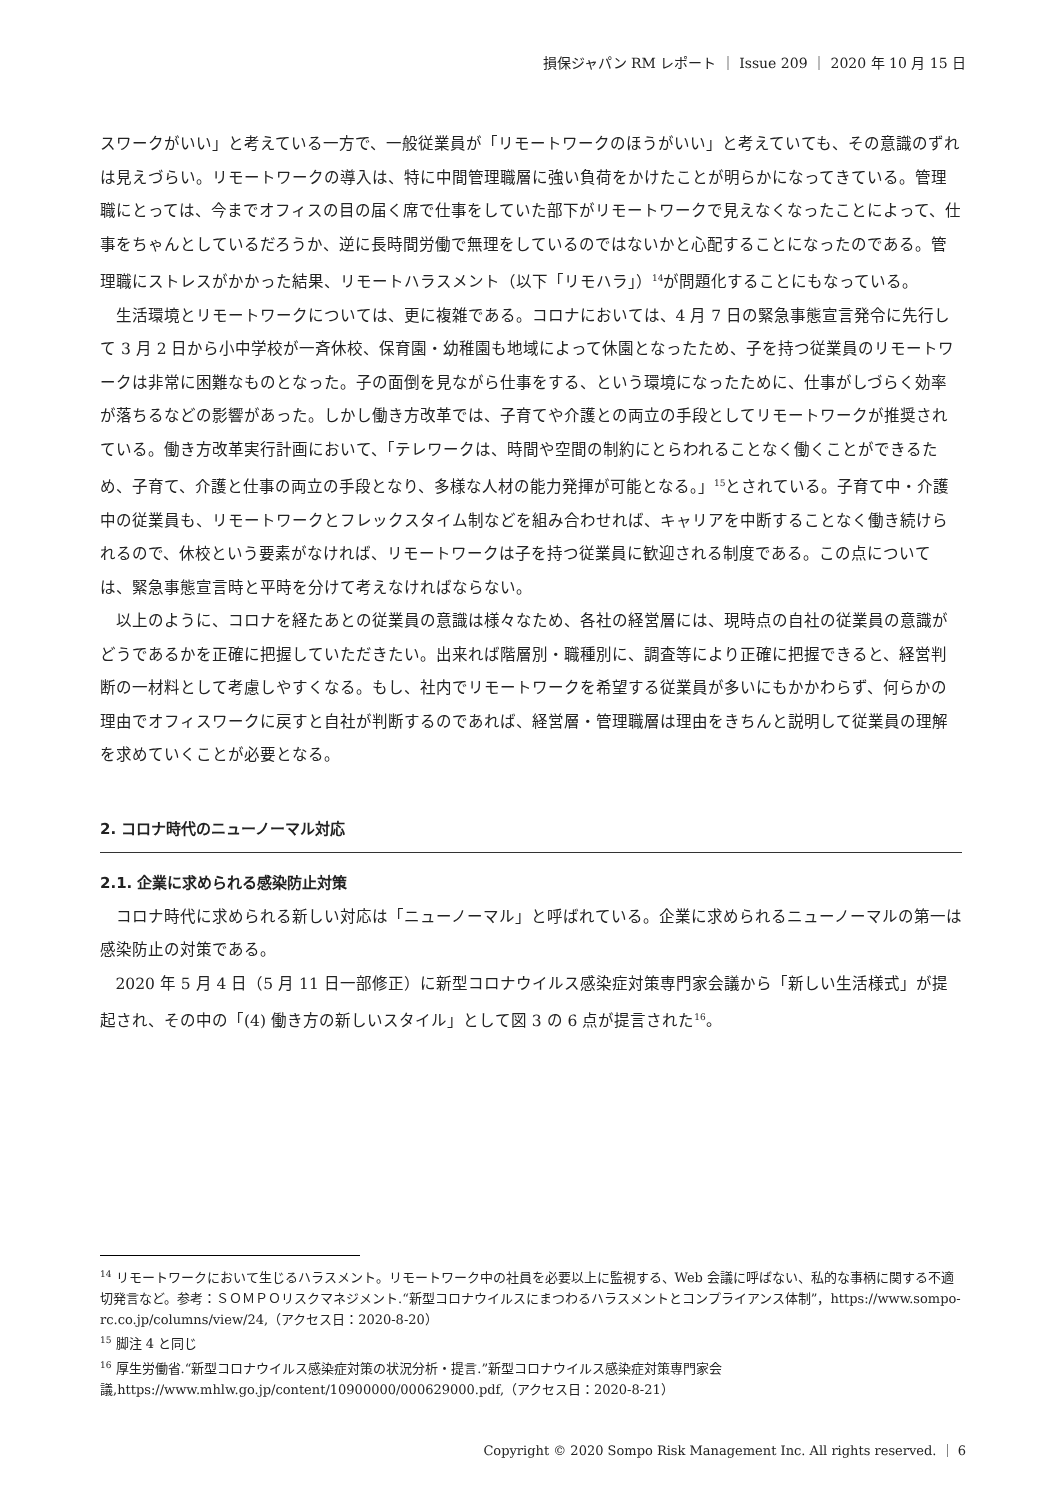損保ジャパン RM レポート ｜ Issue 209 ｜ 2020 年 10 月 15 日
スワークがいい」と考えている一方で、一般従業員が「リモートワークのほうがいい」と考えていても、その意識のずれは見えづらい。リモートワークの導入は、特に中間管理職層に強い負荷をかけたことが明らかになってきている。管理職にとっては、今までオフィスの目の届く席で仕事をしていた部下がリモートワークで見えなくなったことによって、仕事をちゃんとしているだろうか、逆に長時間労働で無理をしているのではないかと心配することになったのである。管理職にストレスがかかった結果、リモートハラスメント（以下「リモハラ」）<sup>14</sup>が問題化することにもなっている。
生活環境とリモートワークについては、更に複雑である。コロナにおいては、4 月 7 日の緊急事態宣言発令に先行して 3 月 2 日から小中学校が一斉休校、保育園・幼稚園も地域によって休園となったため、子を持つ従業員のリモートワークは非常に困難なものとなった。子の面倒を見ながら仕事をする、という環境になったために、仕事がしづらく効率が落ちるなどの影響があった。しかし働き方改革では、子育てや介護との両立の手段としてリモートワークが推奨されている。働き方改革実行計画において、「テレワークは、時間や空間の制約にとらわれることなく働くことができるため、子育て、介護と仕事の両立の手段となり、多様な人材の能力発揮が可能となる。」<sup>15</sup>とされている。子育て中・介護中の従業員も、リモートワークとフレックスタイム制などを組み合わせれば、キャリアを中断することなく働き続けられるので、休校という要素がなければ、リモートワークは子を持つ従業員に歓迎される制度である。この点については、緊急事態宣言時と平時を分けて考えなければならない。
以上のように、コロナを経たあとの従業員の意識は様々なため、各社の経営層には、現時点の自社の従業員の意識がどうであるかを正確に把握していただきたい。出来れば階層別・職種別に、調査等により正確に把握できると、経営判断の一材料として考慮しやすくなる。もし、社内でリモートワークを希望する従業員が多いにもかかわらず、何らかの理由でオフィスワークに戻すと自社が判断するのであれば、経営層・管理職層は理由をきちんと説明して従業員の理解を求めていくことが必要となる。
2. コロナ時代のニューノーマル対応
2.1. 企業に求められる感染防止対策
コロナ時代に求められる新しい対応は「ニューノーマル」と呼ばれている。企業に求められるニューノーマルの第一は感染防止の対策である。
2020 年 5 月 4 日（5 月 11 日一部修正）に新型コロナウイルス感染症対策専門家会議から「新しい生活様式」が提起され、その中の「(4) 働き方の新しいスタイル」として図 3 の 6 点が提言された<sup>16</sup>。
<sup>14</sup> リモートワークにおいて生じるハラスメント。リモートワーク中の社員を必要以上に監視する、Web 会議に呼ばない、私的な事柄に関する不適切発言など。参考：ＳＯＭＰＯリスクマネジメント.“新型コロナウイルスにまつわるハラスメントとコンプライアンス体制”，https://www.sompo-rc.co.jp/columns/view/24,（アクセス日：2020-8-20）
<sup>15</sup> 脚注 4 と同じ
<sup>16</sup> 厚生労働省.“新型コロナウイルス感染症対策の状況分析・提言.”新型コロナウイルス感染症対策専門家会議,https://www.mhlw.go.jp/content/10900000/000629000.pdf,（アクセス日：2020-8-21）
Copyright © 2020 Sompo Risk Management Inc. All rights reserved. ｜ 6